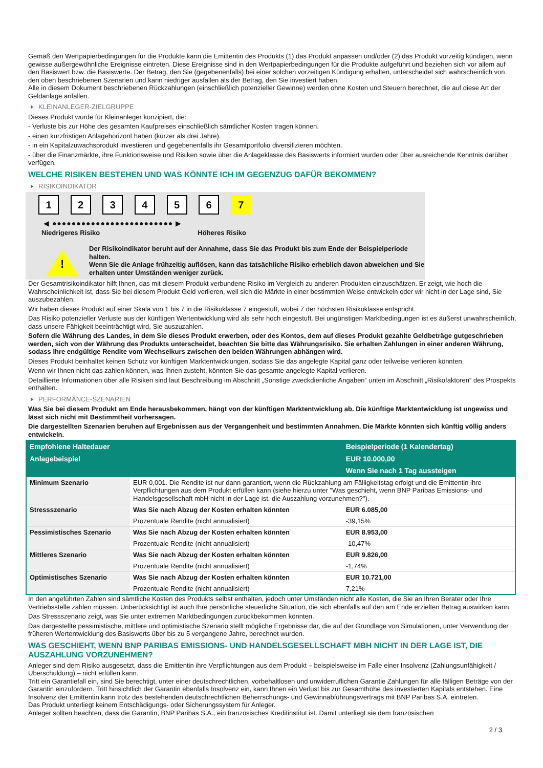Gemäß den Wertpapierbedingungen für die Produkte kann die Emittentin des Produkts (1) das Produkt anpassen und/oder (2) das Produkt vorzeitig kündigen, wenn gewisse außergewöhnliche Ereignisse eintreten. Diese Ereignisse sind in den Wertpapierbedingungen für die Produkte aufgeführt und beziehen sich vor allem auf den Basiswert bzw. die Basiswerte. Der Betrag, den Sie (gegebenenfalls) bei einer solchen vorzeitigen Kündigung erhalten, unterscheidet sich wahrscheinlich von den oben beschriebenen Szenarien und kann niedriger ausfallen als der Betrag, den Sie investiert haben.
Alle in diesem Dokument beschriebenen Rückzahlungen (einschließlich potenzieller Gewinne) werden ohne Kosten und Steuern berechnet, die auf diese Art der Geldanlage anfallen.
KLEINANLEGER-ZIELGRUPPE
Dieses Produkt wurde für Kleinanleger konzipiert, die:
- Verluste bis zur Höhe des gesamten Kaufpreises einschließlich sämtlicher Kosten tragen können.
- einen kurzfristigen Anlagehorizont haben (kürzer als drei Jahre).
- in ein Kapitalzuwachsprodukt investieren und gegebenenfalls ihr Gesamtportfolio diversifizieren möchten.
- über die Finanzmärkte, ihre Funktionsweise und Risiken sowie über die Anlageklasse des Basiswerts informiert wurden oder über ausreichende Kenntnis darüber verfügen.
WELCHE RISIKEN BESTEHEN UND WAS KÖNNTE ICH IM GEGENZUG DAFÜR BEKOMMEN?
RISIKOINDIKATOR
1 2 3 4 5 6 7
◀ ●●●●●●●●●●●●●●●●●●●●●●●●● ▶
Niedrigeres Risiko Höheres Risiko
!
Der Risikoindikator beruht auf der Annahme, dass Sie das Produkt bis zum Ende der Beispielperiode halten.
Wenn Sie die Anlage frühzeitig auflösen, kann das tatsächliche Risiko erheblich davon abweichen und Sie erhalten unter Umständen weniger zurück.
Der Gesamtrisikoindikator hilft Ihnen, das mit diesem Produkt verbundene Risiko im Vergleich zu anderen Produkten einzuschätzen. Er zeigt, wie hoch die Wahrscheinlichkeit ist, dass Sie bei diesem Produkt Geld verlieren, weil sich die Märkte in einer bestimmten Weise entwickeln oder wir nicht in der Lage sind, Sie auszubezahlen.
Wir haben dieses Produkt auf einer Skala von 1 bis 7 in die Risikoklasse 7 eingestuft, wobei 7 der höchsten Risikoklasse entspricht.
Das Risiko potenzieller Verluste aus der künftigen Wertentwicklung wird als sehr hoch eingestuft. Bei ungünstigen Marktbedingungen ist es äußerst unwahrscheinlich, dass unsere Fähigkeit beeinträchtigt wird, Sie auszuzahlen.
Sofern die Währung des Landes, in dem Sie dieses Produkt erwerben, oder des Kontos, dem auf dieses Produkt gezahlte Geldbeträge gutgeschrieben werden, sich von der Währung des Produkts unterscheidet, beachten Sie bitte das Währungsrisiko. Sie erhalten Zahlungen in einer anderen Währung, sodass Ihre endgültige Rendite vom Wechselkurs zwischen den beiden Währungen abhängen wird.
Dieses Produkt beinhaltet keinen Schutz vor künftigen Marktentwicklungen, sodass Sie das angelegte Kapital ganz oder teilweise verlieren könnten.
Wenn wir Ihnen nicht das zahlen können, was Ihnen zusteht, könnten Sie das gesamte angelegte Kapital verlieren.
Detaillierte Informationen über alle Risiken sind laut Beschreibung im Abschnitt „Sonstige zweckdienliche Angaben“ unten im Abschnitt „Risikofaktoren“ des Prospekts enthalten.
PERFORMANCE-SZENARIEN
Was Sie bei diesem Produkt am Ende herausbekommen, hängt von der künftigen Marktentwicklung ab. Die künftige Marktentwicklung ist ungewiss und lässt sich nicht mit Bestimmtheit vorhersagen.
Die dargestellten Szenarien beruhen auf Ergebnissen aus der Vergangenheit und bestimmten Annahmen. Die Märkte könnten sich künftig völlig anders entwickeln.
| Empfohlene Haltedauer | | Beispielperiode (1 Kalendertag) |
| --- | --- | --- |
| Anlagebeispiel | | EUR 10.000,00 |
| | | Wenn Sie nach 1 Tag aussteigen |
| Minimum Szenario | EUR 0,001. Die Rendite ist nur dann garantiert, wenn die Rückzahlung am Fälligkeitstag erfolgt und die Emittentin ihre Verpflichtungen aus dem Produkt erfüllen kann (siehe hierzu unter "Was geschieht, wenn BNP Paribas Emissions- und Handelsgesellschaft mbH nicht in der Lage ist, die Auszahlung vorzunehmen?"). | |
| Stressszenario | Was Sie nach Abzug der Kosten erhalten könnten | EUR 6.085,00 |
| | Prozentuale Rendite (nicht annualisiert) | -39,15% |
| Pessimistisches Szenario | Was Sie nach Abzug der Kosten erhalten könnten | EUR 8.953,00 |
| | Prozentuale Rendite (nicht annualisiert) | -10,47% |
| Mittleres Szenario | Was Sie nach Abzug der Kosten erhalten könnten | EUR 9.826,00 |
| | Prozentuale Rendite (nicht annualisiert) | -1,74% |
| Optimistisches Szenario | Was Sie nach Abzug der Kosten erhalten könnten | EUR 10.721,00 |
| | Prozentuale Rendite (nicht annualisiert) | 7,21% |
In den angeführten Zahlen sind sämtliche Kosten des Produkts selbst enthalten, jedoch unter Umständen nicht alle Kosten, die Sie an Ihren Berater oder Ihre Vertriebsstelle zahlen müssen. Unberücksichtigt ist auch Ihre persönliche steuerliche Situation, die sich ebenfalls auf den am Ende erzielten Betrag auswirken kann.
Das Stressszenario zeigt, was Sie unter extremen Marktbedingungen zurückbekommen könnten.
Das dargestellte pessimistische, mittlere und optimistische Szenario stellt mögliche Ergebnisse dar, die auf der Grundlage von Simulationen, unter Verwendung der früheren Wertentwicklung des Basiswerts über bis zu 5 vergangene Jahre, berechnet wurden.
WAS GESCHIEHT, WENN BNP PARIBAS EMISSIONS- UND HANDELSGESELLSCHAFT MBH NICHT IN DER LAGE IST, DIE AUSZAHLUNG VORZUNEHMEN?
Anleger sind dem Risiko ausgesetzt, dass die Emittentin ihre Verpflichtungen aus dem Produkt – beispielsweise im Falle einer Insolvenz (Zahlungsunfähigkeit / Überschuldung) – nicht erfüllen kann.
Tritt ein Garantiefall ein, sind Sie berechtigt, unter einer deutschrechtlichen, vorbehaltlosen und unwiderruflichen Garantie Zahlungen für alle fälligen Beträge von der Garantin einzufordern. Tritt hinsichtlich der Garantin ebenfalls Insolvenz ein, kann Ihnen ein Verlust bis zur Gesamthöhe des investierten Kapitals entstehen. Eine Insolvenz der Emittentin kann trotz des bestehenden deutschrechtlichen Beherrschungs- und Gewinnabführungsvertrags mit BNP Paribas S.A. eintreten.
Das Produkt unterliegt keinem Entschädigungs- oder Sicherungssystem für Anleger.
Anleger sollten beachten, dass die Garantin, BNP Paribas S.A., ein französisches Kreditinstitut ist. Damit unterliegt sie dem französischen
2 / 3